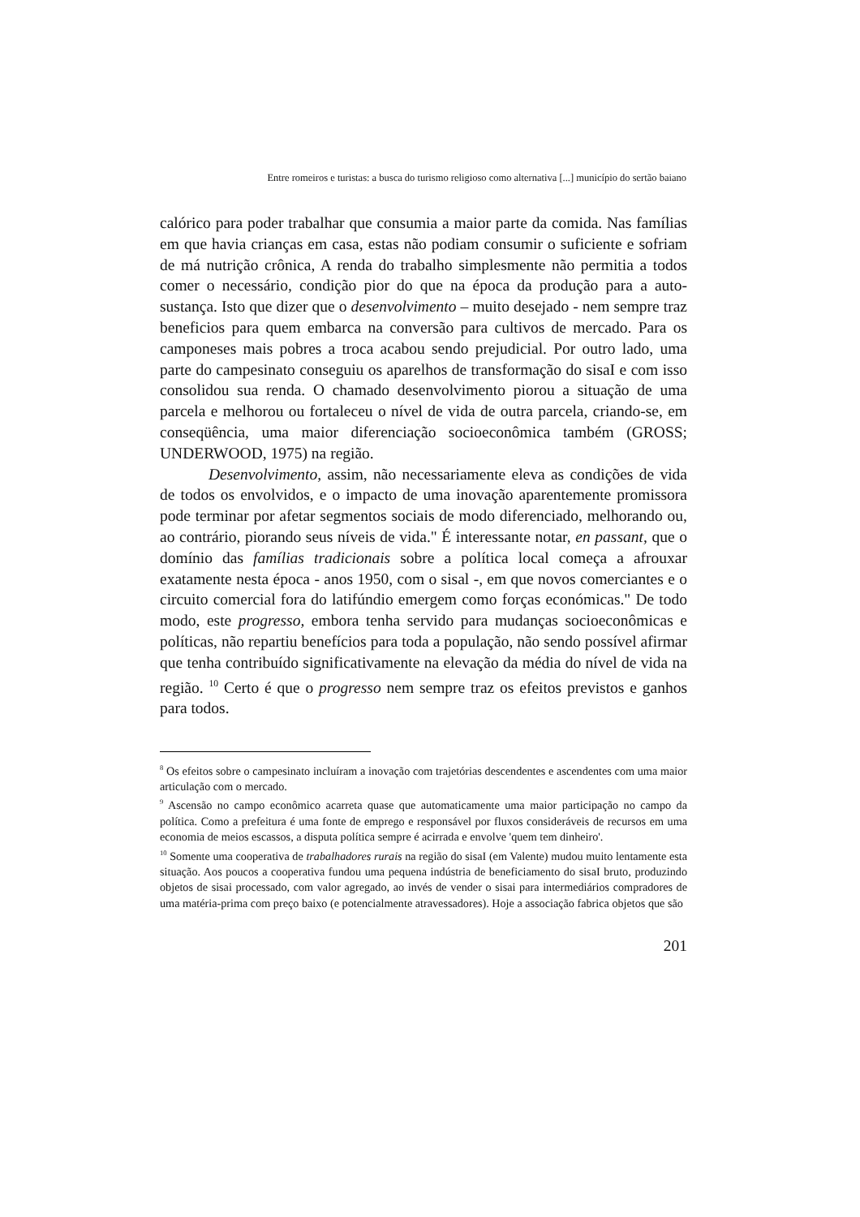Entre romeiros e turistas: a busca do turismo religioso como alternativa [...] município do sertão baiano
calórico para poder trabalhar que consumia a maior parte da comida. Nas famílias em que havia crianças em casa, estas não podiam consumir o suficiente e sofriam de má nutrição crônica, A renda do trabalho simplesmente não permitia a todos comer o necessário, condição pior do que na época da produção para a auto-sustança. Isto que dizer que o desenvolvimento – muito desejado - nem sempre traz beneficios para quem embarca na conversão para cultivos de mercado. Para os camponeses mais pobres a troca acabou sendo prejudicial. Por outro lado, uma parte do campesinato conseguiu os aparelhos de transformação do sisaI e com isso consolidou sua renda. O chamado desenvolvimento piorou a situação de uma parcela e melhorou ou fortaleceu o nível de vida de outra parcela, criando-se, em conseqüência, uma maior diferenciação socioeconômica também (GROSS; UNDERWOOD, 1975) na região.
Desenvolvimento, assim, não necessariamente eleva as condições de vida de todos os envolvidos, e o impacto de uma inovação aparentemente promissora pode terminar por afetar segmentos sociais de modo diferenciado, melhorando ou, ao contrário, piorando seus níveis de vida." É interessante notar, en passant, que o domínio das famílias tradicionais sobre a política local começa a afrouxar exatamente nesta época - anos 1950, com o sisal -, em que novos comerciantes e o circuito comercial fora do latifúndio emergem como forças económicas." De todo modo, este progresso, embora tenha servido para mudanças socioeconômicas e políticas, não repartiu benefícios para toda a população, não sendo possível afirmar que tenha contribuído significativamente na elevação da média do nível de vida na região. <sup>10</sup> Certo é que o progresso nem sempre traz os efeitos previstos e ganhos para todos.
<sup>8</sup> Os efeitos sobre o campesinato incluíram a inovação com trajetórias descendentes e ascendentes com uma maior articulação com o mercado.
<sup>9</sup> Ascensão no campo econômico acarreta quase que automaticamente uma maior participação no campo da política. Como a prefeitura é uma fonte de emprego e responsável por fluxos consideráveis de recursos em uma economia de meios escassos, a disputa política sempre é acirrada e envolve 'quem tem dinheiro'.
<sup>10</sup> Somente uma cooperativa de trabalhadores rurais na região do sisaI (em Valente) mudou muito lentamente esta situação. Aos poucos a cooperativa fundou uma pequena indústria de beneficiamento do sisaI bruto, produzindo objetos de sisai processado, com valor agregado, ao invés de vender o sisai para intermediários compradores de uma matéria-prima com preço baixo (e potencialmente atravessadores). Hoje a associação fabrica objetos que são
201